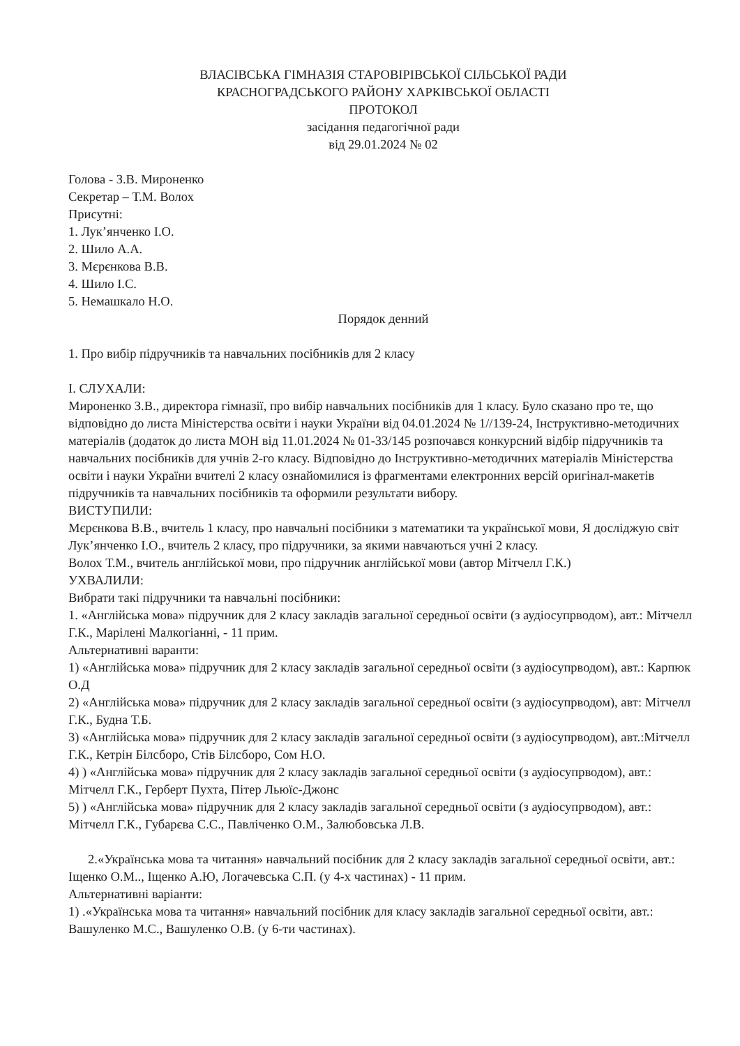ВЛАСІВСЬКА ГІМНАЗІЯ СТАРОВІРІВСЬКОЇ СІЛЬСЬКОЇ РАДИ
КРАСНОГРАДСЬКОГО РАЙОНУ ХАРКІВСЬКОЇ ОБЛАСТІ
ПРОТОКОЛ
засідання педагогічної ради
від 29.01.2024 № 02
Голова - З.В. Мироненко
Секретар – Т.М. Волох
Присутні:
1. Лук’янченко І.О.
2. Шило А.А.
3. Мєрєнкова В.В.
4. Шило І.С.
5. Немашкало Н.О.
Порядок денний
1. Про вибір підручників та навчальних посібників для 2 класу
І. СЛУХАЛИ:
Мироненко З.В., директора гімназії, про вибір навчальних посібників для 1 класу. Було сказано про те, що відповідно до листа Міністерства освіти і науки України від 04.01.2024 № 1//139-24, Інструктивно-методичних матеріалів (додаток до листа МОН від 11.01.2024 № 01-33/145 розпочався конкурсний відбір підручників та навчальних посібників для учнів 2-го класу. Відповідно до Інструктивно-методичних матеріалів Міністерства освіти і науки України вчителі 2 класу ознайомилися із фрагментами електронних версій оригінал-макетів підручників та навчальних посібників та оформили результати вибору.
ВИСТУПИЛИ:
Мєрєнкова В.В., вчитель 1 класу, про навчальні посібники з математики та української мови, Я досліджую світ
Лук’янченко І.О., вчитель 2 класу, про підручники, за якими навчаються учні 2 класу.
Волох Т.М., вчитель англійської мови, про підручник англійської мови (автор Мітчелл Г.К.)
УХВАЛИЛИ:
Вибрати такі підручники та навчальні посібники:
1. «Англійська мова» підручник для 2 класу закладів загальної середньої освіти (з аудіосупрводом), авт.: Мітчелл Г.К., Марілені Малкогіанні, - 11 прим.
Альтернативні варанти:
1) «Англійська мова» підручник для 2 класу закладів загальної середньої освіти (з аудіосупрводом), авт.: Карпюк О.Д
2) «Англійська мова» підручник для 2 класу закладів загальної середньої освіти (з аудіосупрводом), авт: Мітчелл Г.К., Будна Т.Б.
3) «Англійська мова» підручник для 2 класу закладів загальної середньої освіти (з аудіосупрводом), авт.:Мітчелл Г.К., Кетрін Білсборо, Стів Білсборо, Сом Н.О.
4) ) «Англійська мова» підручник для 2 класу закладів загальної середньої освіти (з аудіосупрводом), авт.: Мітчелл Г.К., Герберт Пухта, Пітер Льюїс-Джонс
5) ) «Англійська мова» підручник для 2 класу закладів загальної середньої освіти (з аудіосупрводом), авт.: Мітчелл Г.К., Губарєва С.С., Павліченко О.М., Залюбовська Л.В.
2.«Українська мова та читання» навчальний посібник для 2 класу закладів загальної середньої освіти, авт.: Іщенко О.М.., Іщенко А.Ю, Логачевська С.П. (у 4-х частинах) - 11 прим.
Альтернативні варіанти:
1) .«Українська мова та читання» навчальний посібник для класу закладів загальної середньої освіти, авт.: Вашуленко М.С., Вашуленко О.В. (у 6-ти частинах).